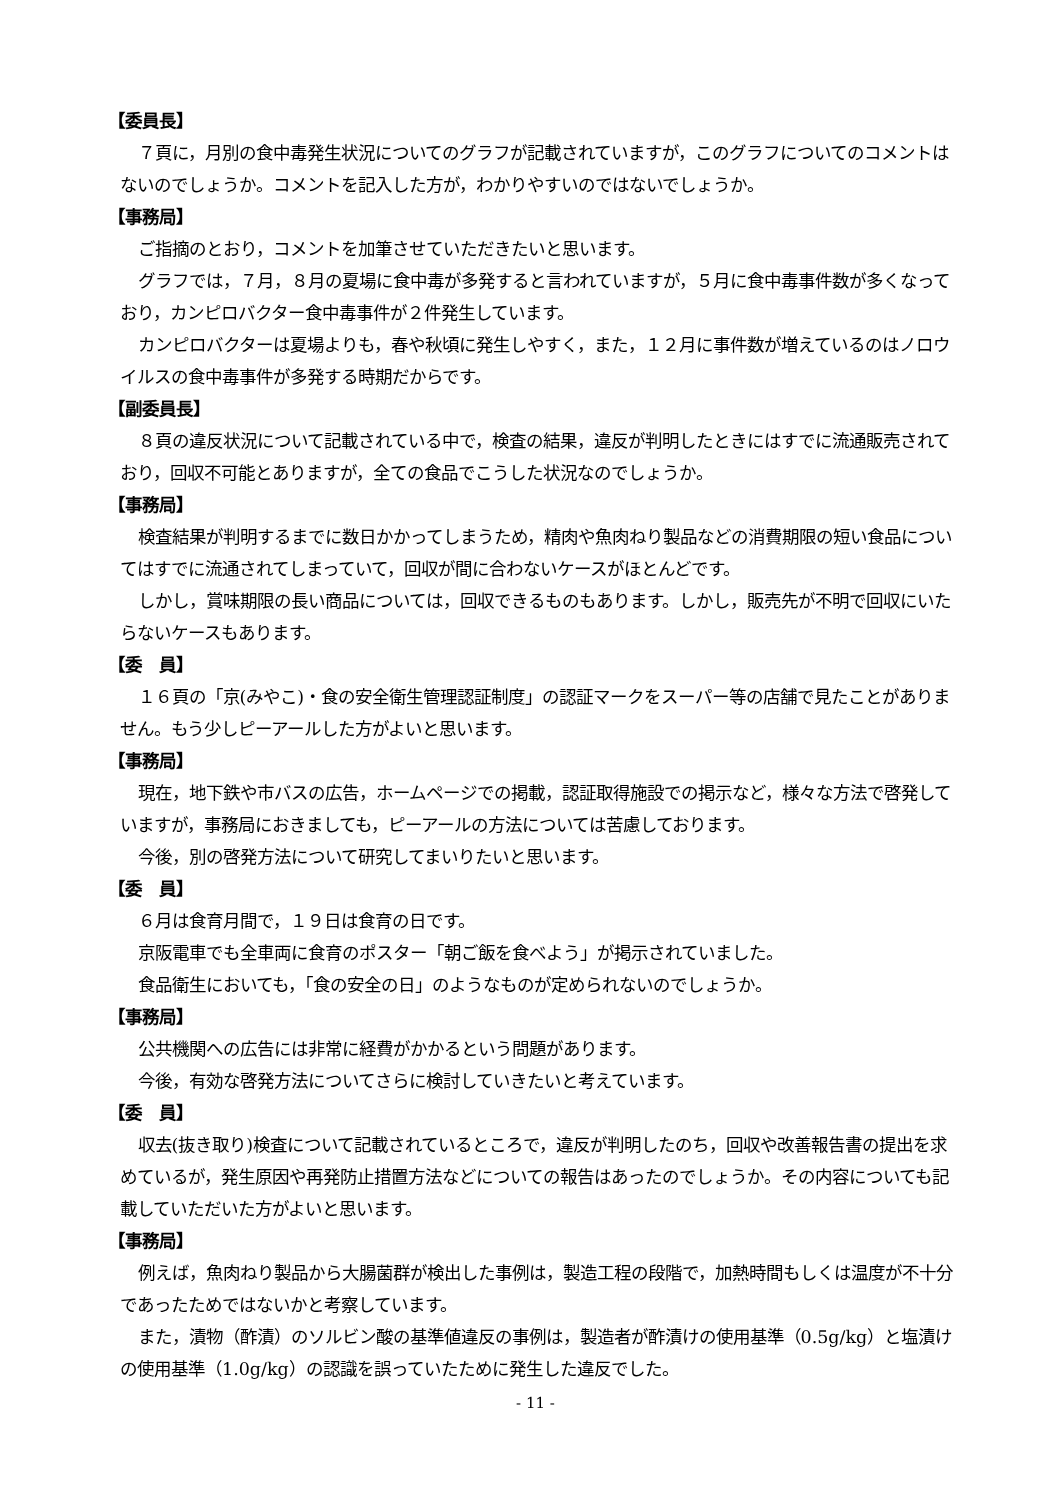【委員長】
７頁に，月別の食中毒発生状況についてのグラフが記載されていますが，このグラフについてのコメントはないのでしょうか。コメントを記入した方が，わかりやすいのではないでしょうか。
【事務局】
ご指摘のとおり，コメントを加筆させていただきたいと思います。
グラフでは，７月，８月の夏場に食中毒が多発すると言われていますが，５月に食中毒事件数が多くなっており，カンピロバクター食中毒事件が２件発生しています。
カンピロバクターは夏場よりも，春や秋頃に発生しやすく，また，１２月に事件数が増えているのはノロウイルスの食中毒事件が多発する時期だからです。
【副委員長】
８頁の違反状況について記載されている中で，検査の結果，違反が判明したときにはすでに流通販売されており，回収不可能とありますが，全ての食品でこうした状況なのでしょうか。
【事務局】
検査結果が判明するまでに数日かかってしまうため，精肉や魚肉ねり製品などの消費期限の短い食品についてはすでに流通されてしまっていて，回収が間に合わないケースがほとんどです。
しかし，賞味期限の長い商品については，回収できるものもあります。しかし，販売先が不明で回収にいたらないケースもあります。
【委　員】
１６頁の「京(みやこ)・食の安全衛生管理認証制度」の認証マークをスーパー等の店舗で見たことがありません。もう少しピーアールした方がよいと思います。
【事務局】
現在，地下鉄や市バスの広告，ホームページでの掲載，認証取得施設での掲示など，様々な方法で啓発していますが，事務局におきましても，ピーアールの方法については苦慮しております。
今後，別の啓発方法について研究してまいりたいと思います。
【委　員】
６月は食育月間で，１９日は食育の日です。
京阪電車でも全車両に食育のポスター「朝ご飯を食べよう」が掲示されていました。
食品衛生においても，「食の安全の日」のようなものが定められないのでしょうか。
【事務局】
公共機関への広告には非常に経費がかかるという問題があります。
今後，有効な啓発方法についてさらに検討していきたいと考えています。
【委　員】
収去(抜き取り)検査について記載されているところで，違反が判明したのち，回収や改善報告書の提出を求めているが，発生原因や再発防止措置方法などについての報告はあったのでしょうか。その内容についても記載していただいた方がよいと思います。
【事務局】
例えば，魚肉ねり製品から大腸菌群が検出した事例は，製造工程の段階で，加熱時間もしくは温度が不十分であったためではないかと考察しています。
また，漬物（酢漬）のソルビン酸の基準値違反の事例は，製造者が酢漬けの使用基準（0.5g/kg）と塩漬けの使用基準（1.0g/kg）の認識を誤っていたために発生した違反でした。
- 11 -